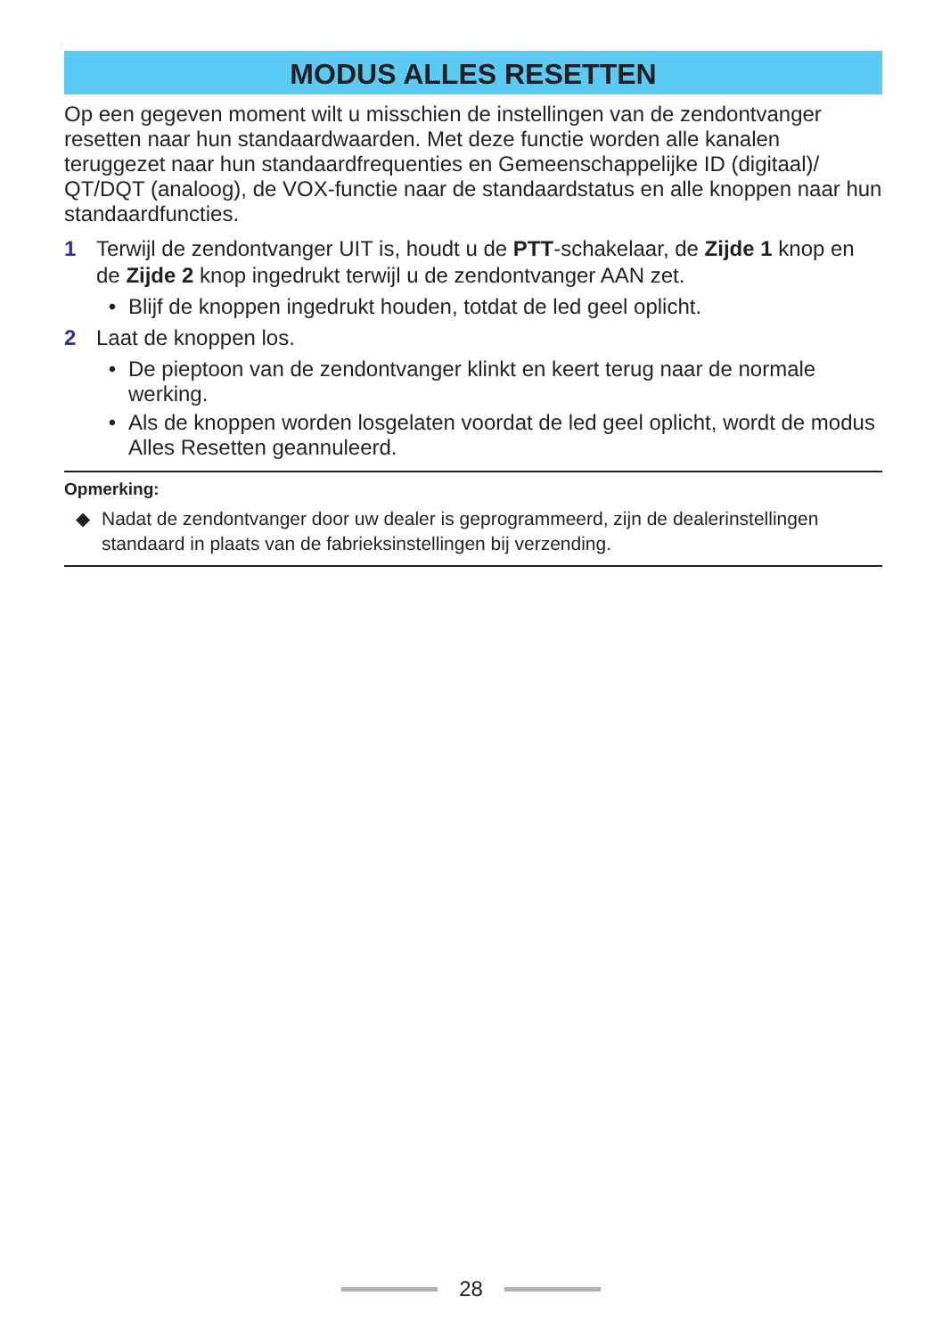MODUS ALLES RESETTEN
Op een gegeven moment wilt u misschien de instellingen van de zendontvanger resetten naar hun standaardwaarden. Met deze functie worden alle kanalen teruggezet naar hun standaardfrequenties en Gemeenschappelijke ID (digitaal)/ QT/DQT (analoog), de VOX-functie naar de standaardstatus en alle knoppen naar hun standaardfuncties.
1 Terwijl de zendontvanger UIT is, houdt u de PTT-schakelaar, de Zijde 1 knop en de Zijde 2 knop ingedrukt terwijl u de zendontvanger AAN zet.
• Blijf de knoppen ingedrukt houden, totdat de led geel oplicht.
2 Laat de knoppen los.
• De pieptoon van de zendontvanger klinkt en keert terug naar de normale werking.
• Als de knoppen worden losgelaten voordat de led geel oplicht, wordt de modus Alles Resetten geannuleerd.
Opmerking:
◆ Nadat de zendontvanger door uw dealer is geprogrammeerd, zijn de dealerinstellingen standaard in plaats van de fabrieksinstellingen bij verzending.
28